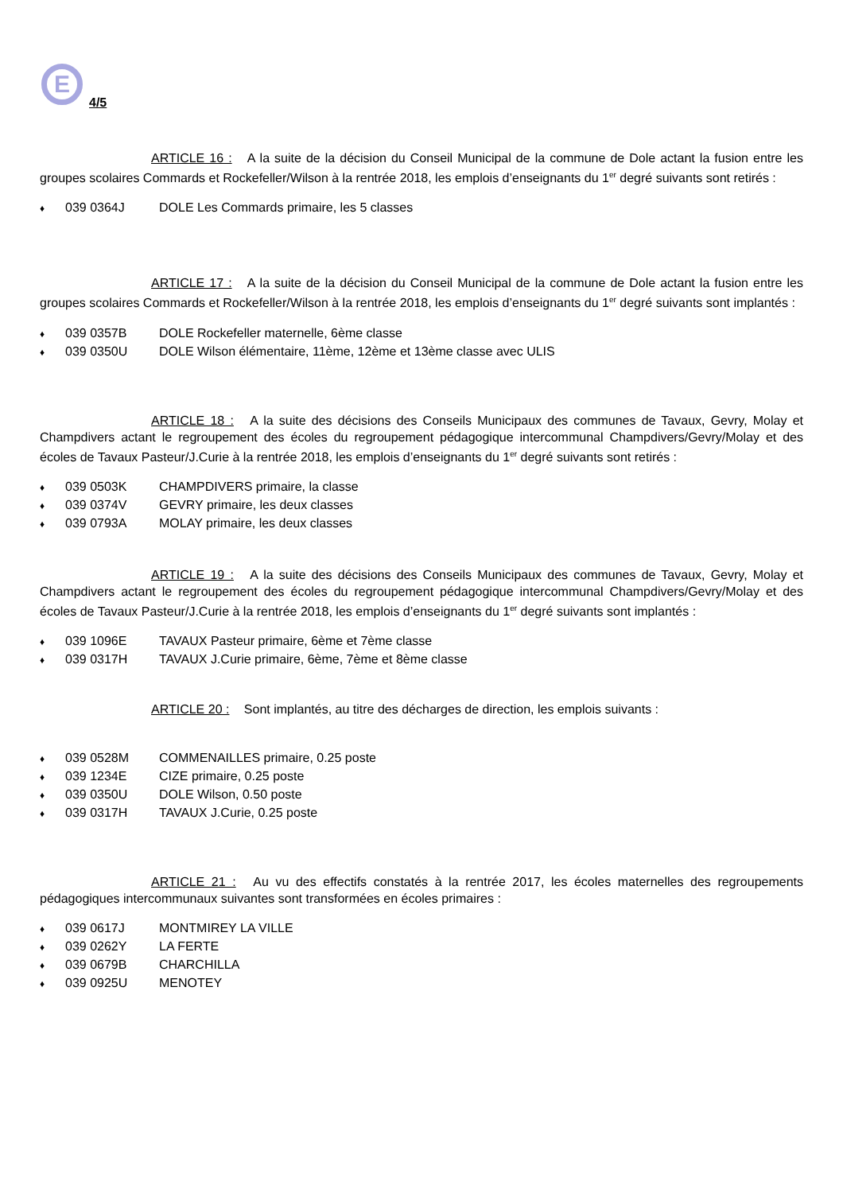E
4/5
ARTICLE 16 : A la suite de la décision du Conseil Municipal de la commune de Dole actant la fusion entre les groupes scolaires Commards et Rockefeller/Wilson à la rentrée 2018, les emplois d’enseignants du 1<sup>er</sup> degré suivants sont retirés :
♦ 039 0364J DOLE Les Commards primaire, les 5 classes
ARTICLE 17 : A la suite de la décision du Conseil Municipal de la commune de Dole actant la fusion entre les groupes scolaires Commards et Rockefeller/Wilson à la rentrée 2018, les emplois d’enseignants du 1<sup>er</sup> degré suivants sont implantés :
♦ 039 0357B DOLE Rockefeller maternelle, 6ème classe
♦ 039 0350U DOLE Wilson élémentaire, 11ème, 12ème et 13ème classe avec ULIS
ARTICLE 18 : A la suite des décisions des Conseils Municipaux des communes de Tavaux, Gevry, Molay et Champdivers actant le regroupement des écoles du regroupement pédagogique intercommunal Champdivers/Gevry/Molay et des écoles de Tavaux Pasteur/J.Curie à la rentrée 2018, les emplois d’enseignants du 1<sup>er</sup> degré suivants sont retirés :
♦ 039 0503K CHAMPDIVERS primaire, la classe
♦ 039 0374V GEVRY primaire, les deux classes
♦ 039 0793A MOLAY primaire, les deux classes
ARTICLE 19 : A la suite des décisions des Conseils Municipaux des communes de Tavaux, Gevry, Molay et Champdivers actant le regroupement des écoles du regroupement pédagogique intercommunal Champdivers/Gevry/Molay et des écoles de Tavaux Pasteur/J.Curie à la rentrée 2018, les emplois d’enseignants du 1<sup>er</sup> degré suivants sont implantés :
♦ 039 1096E TAVAUX Pasteur primaire, 6ème et 7ème classe
♦ 039 0317H TAVAUX J.Curie primaire, 6ème, 7ème et 8ème classe
ARTICLE 20 : Sont implantés, au titre des décharges de direction, les emplois suivants :
♦ 039 0528M COMMENAILLES primaire, 0.25 poste
♦ 039 1234E CIZE primaire, 0.25 poste
♦ 039 0350U DOLE Wilson, 0.50 poste
♦ 039 0317H TAVAUX J.Curie, 0.25 poste
ARTICLE 21 : Au vu des effectifs constatés à la rentrée 2017, les écoles maternelles des regroupements pédagogiques intercommunaux suivantes sont transformées en écoles primaires :
♦ 039 0617J MONTMIREY LA VILLE
♦ 039 0262Y LA FERTE
♦ 039 0679B CHARCHILLA
♦ 039 0925U MENOTEY